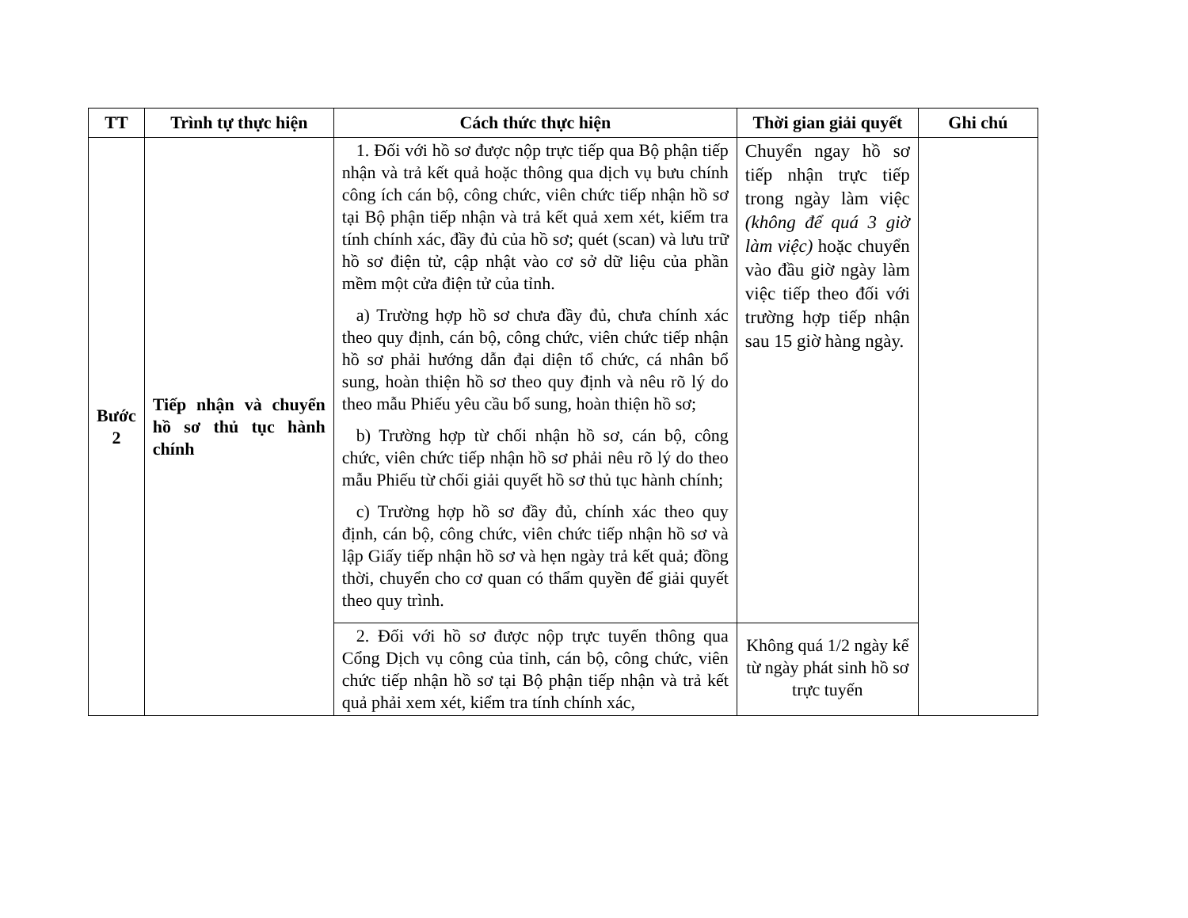| TT | Trình tự thực hiện | Cách thức thực hiện | Thời gian giải quyết | Ghi chú |
| --- | --- | --- | --- | --- |
| Bước 2 | Tiếp nhận và chuyển hồ sơ thủ tục hành chính | 1. Đối với hồ sơ được nộp trực tiếp qua Bộ phận tiếp nhận và trả kết quả hoặc thông qua dịch vụ bưu chính công ích cán bộ, công chức, viên chức tiếp nhận hồ sơ tại Bộ phận tiếp nhận và trả kết quả xem xét, kiểm tra tính chính xác, đầy đủ của hồ sơ; quét (scan) và lưu trữ hồ sơ điện tử, cập nhật vào cơ sở dữ liệu của phần mềm một cửa điện tử của tỉnh. a) Trường hợp hồ sơ chưa đầy đủ, chưa chính xác theo quy định, cán bộ, công chức, viên chức tiếp nhận hồ sơ phải hướng dẫn đại diện tổ chức, cá nhân bổ sung, hoàn thiện hồ sơ theo quy định và nêu rõ lý do theo mẫu Phiếu yêu cầu bổ sung, hoàn thiện hồ sơ; b) Trường hợp từ chối nhận hồ sơ, cán bộ, công chức, viên chức tiếp nhận hồ sơ phải nêu rõ lý do theo mẫu Phiếu từ chối giải quyết hồ sơ thủ tục hành chính; c) Trường hợp hồ sơ đầy đủ, chính xác theo quy định, cán bộ, công chức, viên chức tiếp nhận hồ sơ và lập Giấy tiếp nhận hồ sơ và hẹn ngày trả kết quả; đồng thời, chuyển cho cơ quan có thẩm quyền để giải quyết theo quy trình. | Chuyển ngay hồ sơ tiếp nhận trực tiếp trong ngày làm việc (không để quá 3 giờ làm việc) hoặc chuyển vào đầu giờ ngày làm việc tiếp theo đối với trường hợp tiếp nhận sau 15 giờ hàng ngày. | |
| | | 2. Đối với hồ sơ được nộp trực tuyến thông qua Cổng Dịch vụ công của tỉnh, cán bộ, công chức, viên chức tiếp nhận hồ sơ tại Bộ phận tiếp nhận và trả kết quả phải xem xét, kiểm tra tính chính xác, | Không quá 1/2 ngày kể từ ngày phát sinh hồ sơ trực tuyến | |